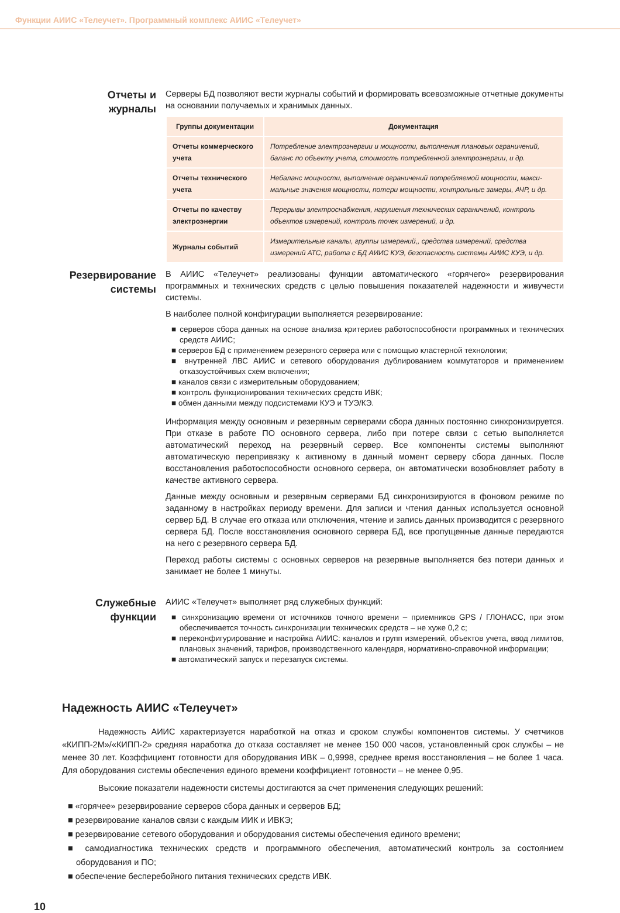Функции АИИС «Телеучет». Программный комплекс АИИС «Телеучет»
Отчеты и журналы
Серверы БД позволяют вести журналы событий и формировать всевозможные отчетные документы на основании получаемых и хранимых данных.
| Группы документации | Документация |
| --- | --- |
| Отчеты коммерческого учета | Потребление электроэнергии и мощности, выполнения плановых ограничений, баланс по объекту учета, стоимость потребленной электроэнергии, и др. |
| Отчеты технического учета | Небаланс мощности, выполнение ограничений потребляемой мощности, макси­мальные значения мощности, потери мощности, контрольные замеры, АЧР, и др. |
| Отчеты по качеству электроэнергии | Перерывы электроснабжения, нарушения технических ограничений, контроль объектов измерений, контроль точек измерений, и др. |
| Журналы событий | Измерительные каналы, группы измерений,, средства измерений, средства измерений АТС, работа с БД АИИС КУЭ, безопасность системы АИИС КУЭ, и др. |
Резервирование системы
В АИИС «Телеучет» реализованы функции автоматического «горячего» резервирования программных и технических средств с целью повышения показателей надежности и живучести системы.
В наиболее полной конфигурации выполняется резервирование:
■ серверов сбора данных на основе анализа критериев работоспособности программных и технических средств АИИС;
■ серверов БД с применением резервного сервера или с помощью кластерной технологии;
■ внутренней ЛВС АИИС и сетевого оборудования дублированием коммутаторов и применением отказоустойчивых схем включения;
■ каналов связи с измерительным оборудованием;
■ контроль функционирования технических средств ИВК;
■ обмен данными между подсистемами КУЭ и ТУЭ/КЭ.
Информация между основным и резервным серверами сбора данных постоянно синхронизируется. При отказе в работе ПО основного сервера, либо при потере связи с сетью выполняется автоматический переход на резервный сервер. Все компоненты системы выполняют автоматическую перепривязку к активному в данный момент серверу сбора данных. После восстановления работоспособности основного сервера, он автоматически возобновляет работу в качестве активного сервера.
Данные между основным и резервным серверами БД синхронизируются в фоновом режиме по заданному в настройках периоду времени. Для записи и чтения данных используется основной сервер БД. В случае его отказа или отключения, чтение и запись данных производится с резервного сервера БД. После восстановления основного сервера БД, все пропущенные данные передаются на него с резервного сервера БД.
Переход работы системы с основных серверов на резервные выполняется без потери данных и занимает не более 1 минуты.
Служебные функции
АИИС «Телеучет» выполняет ряд служебных функций:
■ синхронизацию времени от источников точного времени – приемников GPS / ГЛОНАСС, при этом обеспечивается точность синхронизации технических средств – не хуже 0,2 с;
■ переконфигурирование и настройка АИИС: каналов и групп измерений, объектов учета, ввод лимитов, плановых значений, тарифов, производственного календаря, нормативно-справочной информации;
■ автоматический запуск и перезапуск системы.
Надежность АИИС «Телеучет»
Надежность АИИС характеризуется наработкой на отказ и сроком службы компонентов системы. У счетчиков «КИПП-2М»/«КИПП-2» средняя наработка до отказа составляет не менее 150 000 часов, установленный срок службы – не менее 30 лет. Коэффициент готовности для оборудования ИВК – 0,9998, среднее время восстановления – не более 1 часа. Для оборудования системы обеспечения единого времени коэффициент готовности – не менее 0,95.
Высокие показатели надежности системы достигаются за счет применения следующих решений:
■ «горячее» резервирование серверов сбора данных и серверов БД;
■ резервирование каналов связи с каждым ИИК и ИВКЭ;
■ резервирование сетевого оборудования и оборудования системы обеспечения единого времени;
■ самодиагностика технических средств и программного обеспечения, автоматический контроль за состоянием оборудования и ПО;
■ обеспечение бесперебойного питания технических средств ИВК.
10